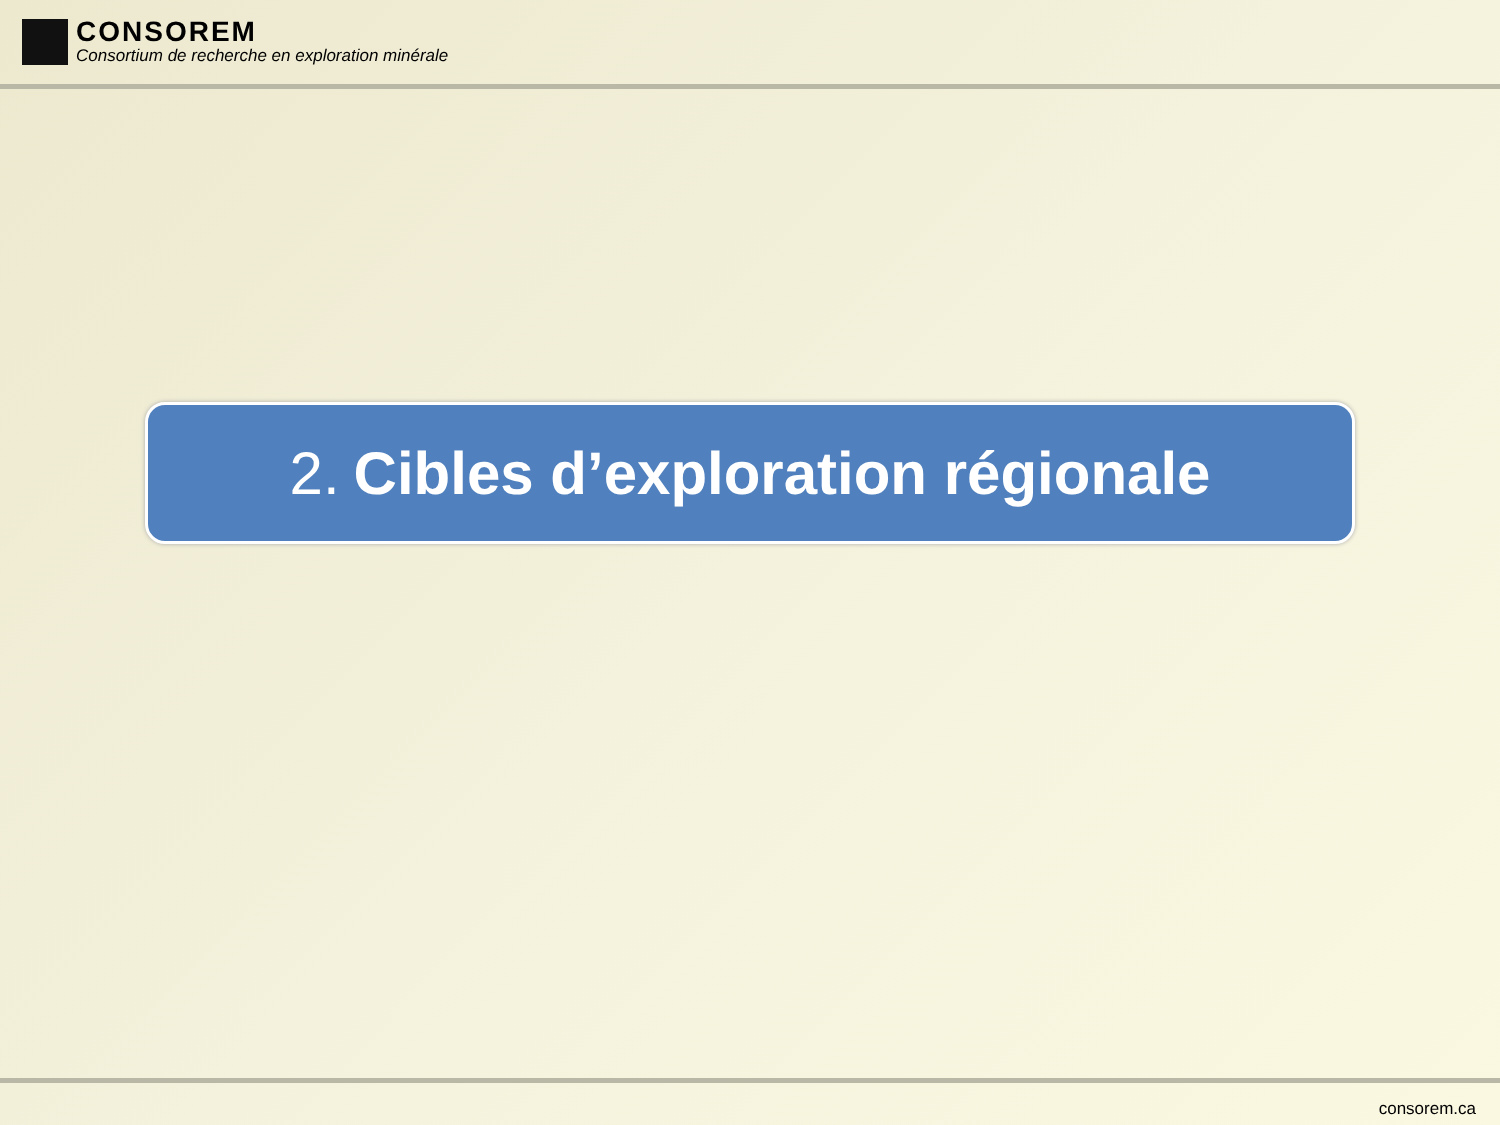CONSOREM
Consortium de recherche en exploration minérale
2. Cibles d’exploration régionale
consorem.ca